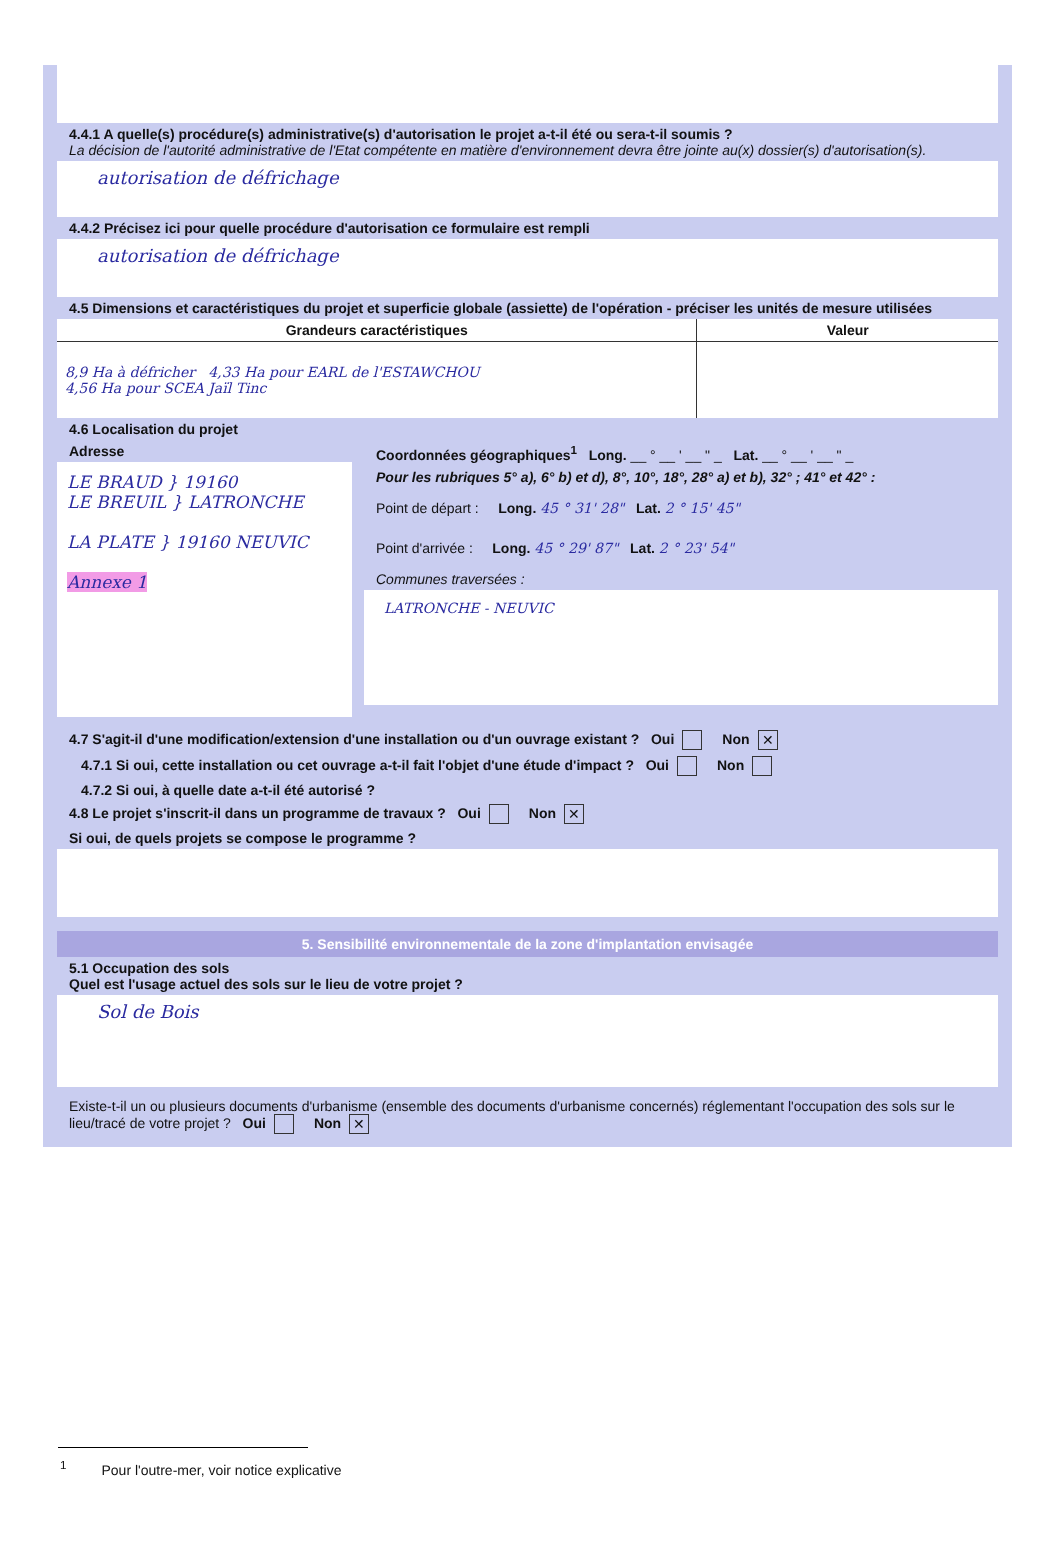4.4.1 A quelle(s) procédure(s) administrative(s) d'autorisation le projet a-t-il été ou sera-t-il soumis ?
La décision de l'autorité administrative de l'Etat compétente en matière d'environnement devra être jointe au(x) dossier(s) d'autorisation(s).
autorisation de défrichage
4.4.2 Précisez ici pour quelle procédure d'autorisation ce formulaire est rempli
autorisation de défrichage
4.5 Dimensions et caractéristiques du projet et superficie globale (assiette) de l'opération - préciser les unités de mesure utilisées
| Grandeurs caractéristiques | Valeur |
| --- | --- |
| 8,9 Ha à défricher 4,33 Ha pour EARL de l'ESTAWCHOU 4,56 Ha pour SCEA Jaïl Tinc | |
4.6 Localisation du projet
Adresse
LE BRAUD } 19160
LE BREUIL } LATRONCHE
LA PLATE } 19160 NEUVIC
Annexe 1
Coordonnées géographiques<sup>1</sup> Long. __ ° __ ' __ " _ Lat. __ ° __ ' __ " _
Pour les rubriques 5° a), 6° b) et d), 8°, 10°, 18°, 28° a) et b), 32° ; 41° et 42° :
Point de départ : Long. 45 ° 31' 28" Lat. 2 ° 15' 45"
Point d'arrivée : Long. 45 ° 29' 87" Lat. 2 ° 23' 54"
Communes traversées :
LATRONCHE - NEUVIC
4.7 S'agit-il d'une modification/extension d'une installation ou d'un ouvrage existant ? Oui Non ✕
4.7.1 Si oui, cette installation ou cet ouvrage a-t-il fait l'objet d'une étude d'impact ? Oui Non
4.7.2 Si oui, à quelle date a-t-il été autorisé ?
4.8 Le projet s'inscrit-il dans un programme de travaux ? Oui Non ✕
Si oui, de quels projets se compose le programme ?
5. Sensibilité environnementale de la zone d'implantation envisagée
5.1 Occupation des sols
Quel est l'usage actuel des sols sur le lieu de votre projet ?
Sol de Bois
Existe-t-il un ou plusieurs documents d'urbanisme (ensemble des documents d'urbanisme concernés) réglementant l'occupation des sols sur le lieu/tracé de votre projet ? Oui Non ✕
<sup>1</sup> Pour l'outre-mer, voir notice explicative